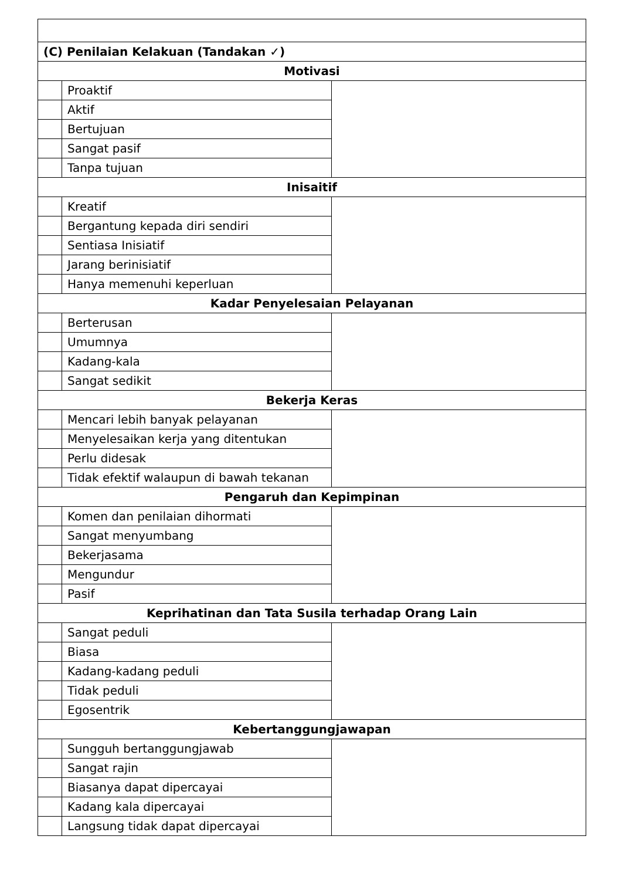| (C) Penilaian Kelakuan (Tandakan ✓) | | |
| Motivasi | | |
| | Proaktif | |
| | Aktif | |
| | Bertujuan | |
| | Sangat pasif | |
| | Tanpa tujuan | |
| Inisaitif | | |
| | Kreatif | |
| | Bergantung kepada diri sendiri | |
| | Sentiasa Inisiatif | |
| | Jarang berinisiatif | |
| | Hanya memenuhi keperluan | |
| Kadar Penyelesaian Pelayanan | | |
| | Berterusan | |
| | Umumnya | |
| | Kadang-kala | |
| | Sangat sedikit | |
| Bekerja Keras | | |
| | Mencari lebih banyak pelayanan | |
| | Menyelesaikan kerja yang ditentukan | |
| | Perlu didesak | |
| | Tidak efektif walaupun di bawah tekanan | |
| Pengaruh dan Kepimpinan | | |
| | Komen dan penilaian dihormati | |
| | Sangat menyumbang | |
| | Bekerjasama | |
| | Mengundur | |
| | Pasif | |
| Keprihatinan dan Tata Susila terhadap Orang Lain | | |
| | Sangat peduli | |
| | Biasa | |
| | Kadang-kadang peduli | |
| | Tidak peduli | |
| | Egosentrik | |
| Kebertanggungjawapan | | |
| | Sungguh bertanggungjawab | |
| | Sangat rajin | |
| | Biasanya dapat dipercayai | |
| | Kadang kala dipercayai | |
| | Langsung tidak dapat dipercayai | |